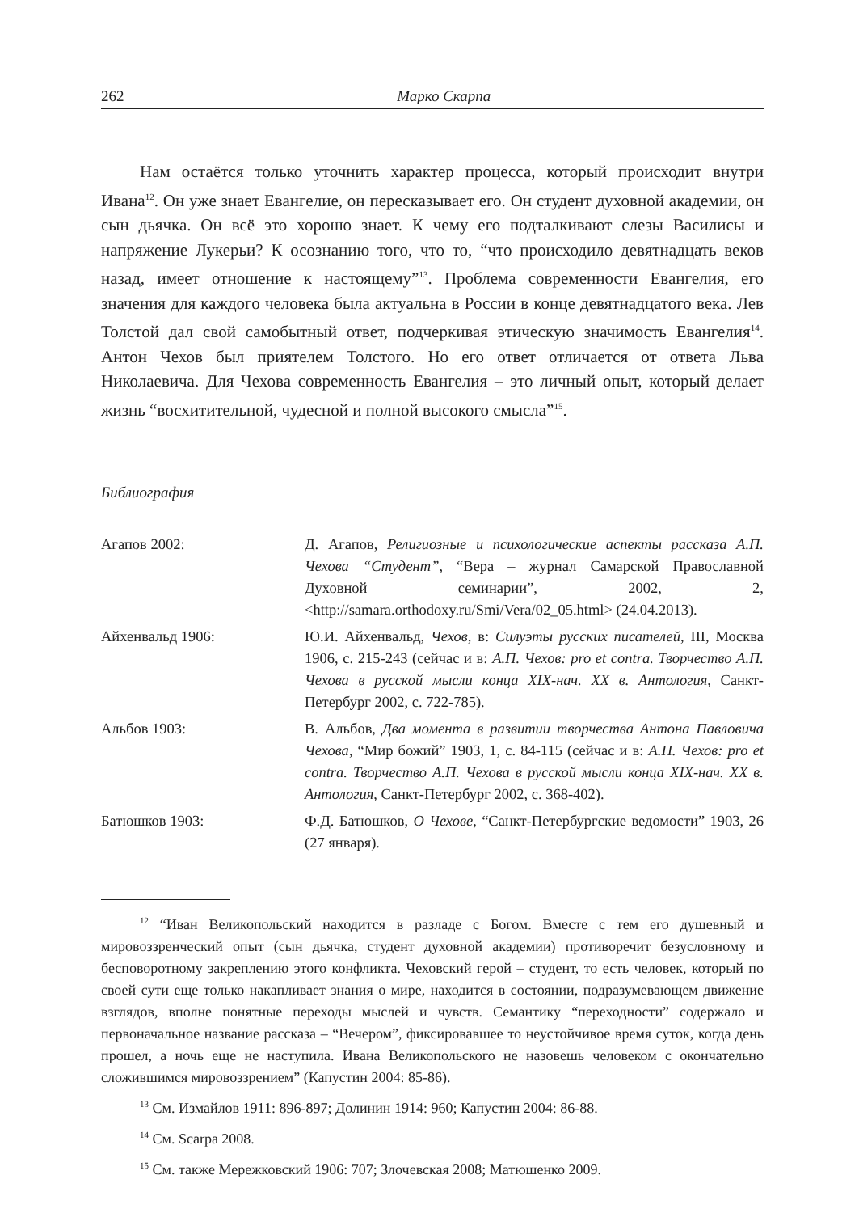262 Марко Скарпа
Нам остаётся только уточнить характер процесса, который происходит внутри Ивана<sup>12</sup>. Он уже знает Евангелие, он пересказывает его. Он студент духовной академии, он сын дьячка. Он всё это хорошо знает. К чему его подталкивают слезы Василисы и напряжение Лукерьи? К осознанию того, что то, “что происходило девятнадцать веков назад, имеет отношение к настоящему”<sup>13</sup>. Проблема современности Евангелия, его значения для каждого человека была актуальна в России в конце девятнадцатого века. Лев Толстой дал свой самобытный ответ, подчеркивая этическую значимость Евангелия<sup>14</sup>. Антон Чехов был приятелем Толстого. Но его ответ отличается от ответа Льва Николаевича. Для Чехова современность Евангелия – это личный опыт, который делает жизнь “восхитительной, чудесной и полной высокого смысла”<sup>15</sup>.
Библиография
Агапов 2002:
Д. Агапов, Религиозные и психологические аспекты рассказа А.П. Чехова “Студент”, “Вера – журнал Самарской Православной Духовной семинарии”, 2002, 2, <http://samara.orthodoxy.ru/Smi/Vera/02_05.html> (24.04.2013).
Айхенвальд 1906:
Ю.И. Айхенвальд, Чехов, в: Силуэты русских писателей, III, Москва 1906, с. 215-243 (сейчас и в: А.П. Чехов: pro et contra. Творчество А.П. Чехова в русской мысли конца XIX-нач. XX в. Антология, Санкт-Петербург 2002, с. 722-785).
Альбов 1903:
В. Альбов, Два момента в развитии творчества Антона Павловича Чехова, “Мир божий” 1903, 1, с. 84-115 (сейчас и в: А.П. Чехов: pro et contra. Творчество А.П. Чехова в русской мысли конца XIX-нач. XX в. Антология, Санкт-Петербург 2002, с. 368-402).
Батюшков 1903:
Ф.Д. Батюшков, О Чехове, “Санкт-Петербургские ведомости” 1903, 26 (27 января).
<sup>12</sup> “Иван Великопольский находится в разладе с Богом. Вместе с тем его душевный и мировоззренческий опыт (сын дьячка, студент духовной академии) противоречит безусловному и бесповоротному закреплению этого конфликта. Чеховский герой – студент, то есть человек, который по своей сути еще только накапливает знания о мире, находится в состоянии, подразумевающем движение взглядов, вполне понятные переходы мыслей и чувств. Семантику “переходности” содержало и первоначальное название рассказа – “Вечером”, фиксировавшее то неустойчивое время суток, когда день прошел, а ночь еще не наступила. Ивана Великопольского не назовешь человеком с окончательно сложившимся мировоззрением” (Капустин 2004: 85-86).
<sup>13</sup> См. Измайлов 1911: 896-897; Долинин 1914: 960; Капустин 2004: 86-88.
<sup>14</sup> См. Scarpa 2008.
<sup>15</sup> См. также Мережковский 1906: 707; Злочевская 2008; Матюшенко 2009.